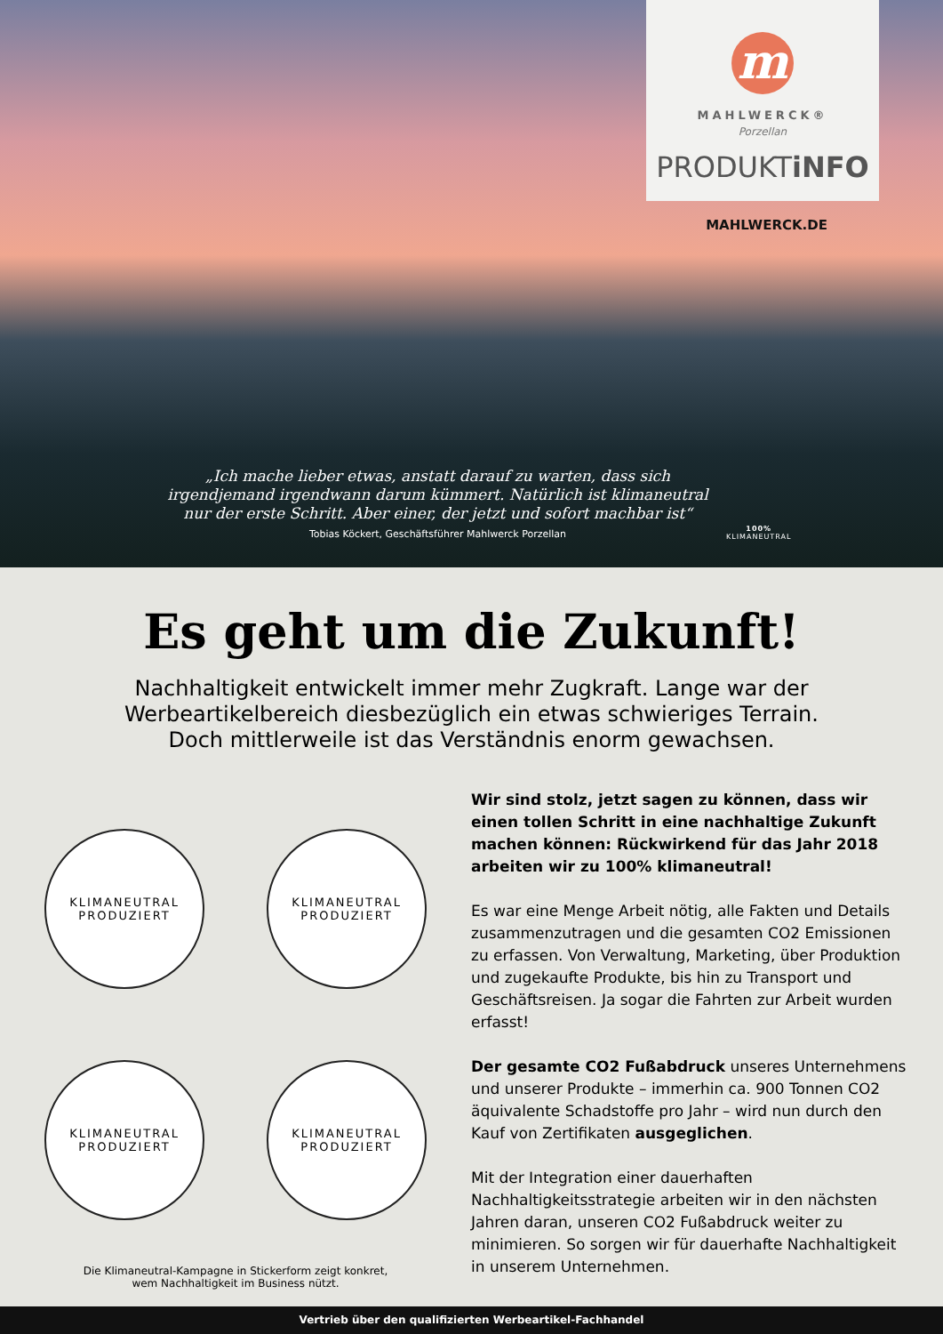m
MAHLWERCK®
Porzellan
PRODUKTiNFO
MAHLWERCK.DE
„Ich mache lieber etwas, anstatt darauf zu warten, dass sich irgendjemand irgendwann darum kümmert. Natürlich ist klimaneutral nur der erste Schritt. Aber einer, der jetzt und sofort machbar ist“
Tobias Köckert, Geschäftsführer Mahlwerck Porzellan
100%
KLIMANEUTRAL
Es geht um die Zukunft!
Nachhaltigkeit entwickelt immer mehr Zugkraft. Lange war der
Werbeartikelbereich diesbezüglich ein etwas schwieriges Terrain.
Doch mittlerweile ist das Verständnis enorm gewachsen.
KLIMANEUTRAL
PRODUZIERT
KLIMANEUTRAL
PRODUZIERT
KLIMANEUTRAL
PRODUZIERT
KLIMANEUTRAL
PRODUZIERT
Die Klimaneutral-Kampagne in Stickerform zeigt konkret,
wem Nachhaltigkeit im Business nützt.
Wir sind stolz, jetzt sagen zu können, dass wir einen tollen Schritt in eine nachhaltige Zukunft machen können: Rückwirkend für das Jahr 2018 arbeiten wir zu 100% klimaneutral!
Es war eine Menge Arbeit nötig, alle Fakten und Details zusammenzutragen und die gesamten CO2 Emissionen zu erfassen. Von Verwaltung, Marketing, über Produktion und zugekaufte Produkte, bis hin zu Transport und Geschäftsreisen. Ja sogar die Fahrten zur Arbeit wurden erfasst!
Der gesamte CO2 Fußabdruck unseres Unternehmens und unserer Produkte – immerhin ca. 900 Tonnen CO2 äquivalente Schadstoffe pro Jahr – wird nun durch den Kauf von Zertifikaten ausgeglichen.
Mit der Integration einer dauerhaften Nachhaltigkeitsstrategie arbeiten wir in den nächsten Jahren daran, unseren CO2 Fußabdruck weiter zu minimieren. So sorgen wir für dauerhafte Nachhaltigkeit in unserem Unternehmen.
Vertrieb über den qualifizierten Werbeartikel-Fachhandel